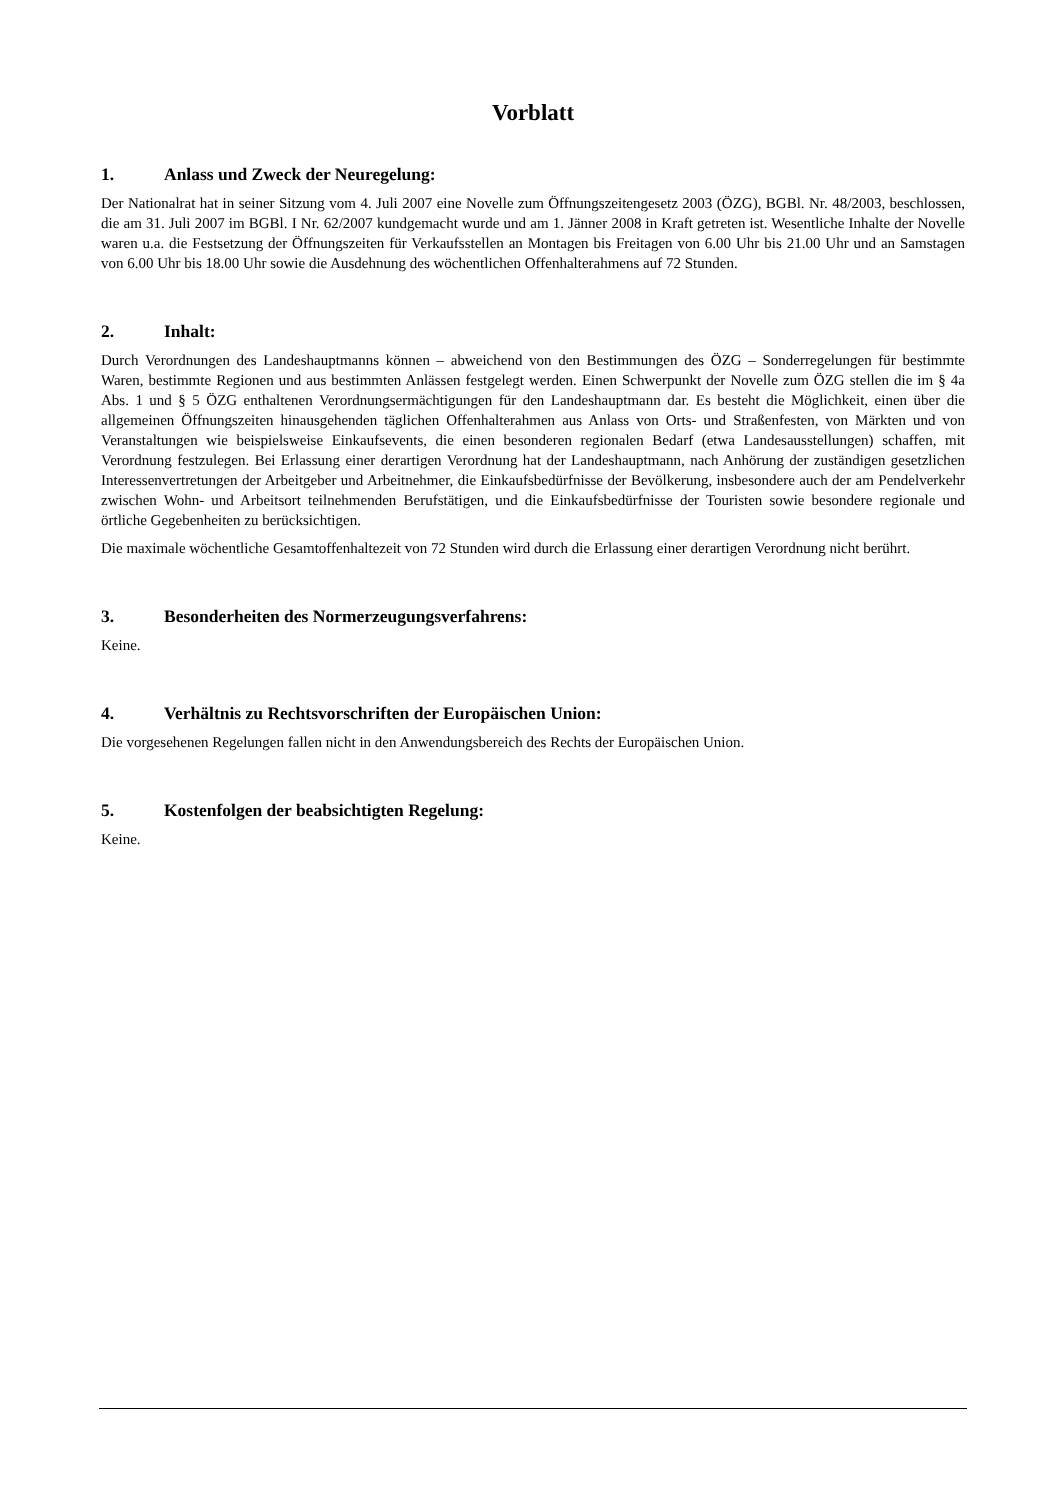Vorblatt
1. Anlass und Zweck der Neuregelung:
Der Nationalrat hat in seiner Sitzung vom 4. Juli 2007 eine Novelle zum Öffnungszeitengesetz 2003 (ÖZG), BGBl. Nr. 48/2003, beschlossen, die am 31. Juli 2007 im BGBl. I Nr. 62/2007 kundgemacht wurde und am 1. Jänner 2008 in Kraft getreten ist. Wesentliche Inhalte der Novelle waren u.a. die Festsetzung der Öffnungszeiten für Verkaufsstellen an Montagen bis Freitagen von 6.00 Uhr bis 21.00 Uhr und an Samstagen von 6.00 Uhr bis 18.00 Uhr sowie die Ausdehnung des wöchentlichen Offenhalterahmens auf 72 Stunden.
2. Inhalt:
Durch Verordnungen des Landeshauptmanns können – abweichend von den Bestimmungen des ÖZG – Sonderregelungen für bestimmte Waren, bestimmte Regionen und aus bestimmten Anlässen festgelegt werden. Einen Schwerpunkt der Novelle zum ÖZG stellen die im § 4a Abs. 1 und § 5 ÖZG enthaltenen Verordnungsermächtigungen für den Landeshauptmann dar. Es besteht die Möglichkeit, einen über die allgemeinen Öffnungszeiten hinausgehenden täglichen Offenhalterahmen aus Anlass von Orts- und Straßenfesten, von Märkten und von Veranstaltungen wie beispielsweise Einkaufsevents, die einen besonderen regionalen Bedarf (etwa Landesausstellungen) schaffen, mit Verordnung festzulegen. Bei Erlassung einer derartigen Verordnung hat der Landeshauptmann, nach Anhörung der zuständigen gesetzlichen Interessenvertretungen der Arbeitgeber und Arbeitnehmer, die Einkaufsbedürfnisse der Bevölkerung, insbesondere auch der am Pendelverkehr zwischen Wohn- und Arbeitsort teilnehmenden Berufstätigen, und die Einkaufsbedürfnisse der Touristen sowie besondere regionale und örtliche Gegebenheiten zu berücksichtigen.
Die maximale wöchentliche Gesamtoffenhaltezeit von 72 Stunden wird durch die Erlassung einer derartigen Verordnung nicht berührt.
3. Besonderheiten des Normerzeugungsverfahrens:
Keine.
4. Verhältnis zu Rechtsvorschriften der Europäischen Union:
Die vorgesehenen Regelungen fallen nicht in den Anwendungsbereich des Rechts der Europäischen Union.
5. Kostenfolgen der beabsichtigten Regelung:
Keine.